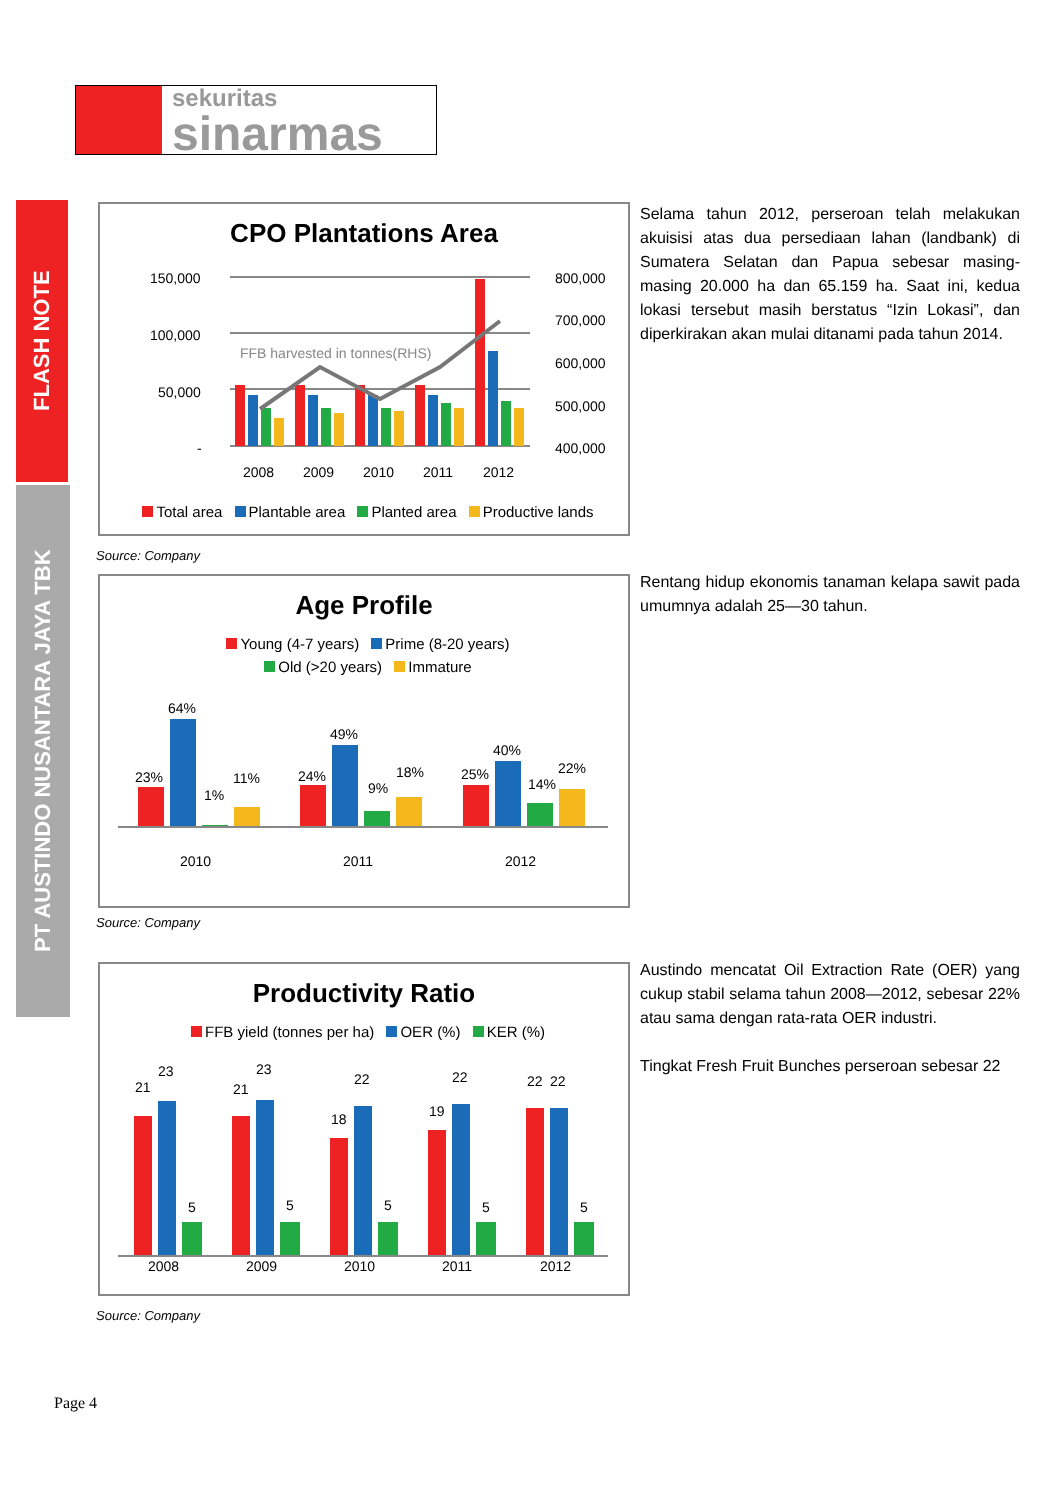sekuritas
sinarmas
FLASH NOTE
PT AUSTINDO NUSANTARA JAYA TBK
CPO Plantations Area
150,000
100,000
50,000
-
800,000
700,000
600,000
500,000
400,000
2008
2009
2010
2011
2012
FFB harvested in tonnes(RHS)
Total area Plantable area Planted area Productive lands
Source: Company
Selama tahun 2012, perseroan telah melakukan akuisisi atas dua persediaan lahan (landbank) di Sumatera Selatan dan Papua sebesar masing-masing 20.000 ha dan 65.159 ha. Saat ini, kedua lokasi tersebut masih berstatus “Izin Lokasi”, dan diperkirakan akan mulai ditanami pada tahun 2014.
Age Profile
Young (4-7 years) Prime (8-20 years)
Old (>20 years) Immature
64%
23%
1%
11%
49%
24%
9%
18%
40%
25%
14%
22%
2010
2011
2012
Source: Company
Rentang hidup ekonomis tanaman kelapa sawit pada umumnya adalah 25—30 tahun.
Productivity Ratio
FFB yield (tonnes per ha) OER (%) KER (%)
21
23
5
21
23
5
18
22
5
19
22
5
22
22
5
2008
2009
2010
2011
2012
Source: Company
Austindo mencatat Oil Extraction Rate (OER) yang cukup stabil selama tahun 2008—2012, sebesar 22% atau sama dengan rata-rata OER industri.
Tingkat Fresh Fruit Bunches perseroan sebesar 22
Page 4